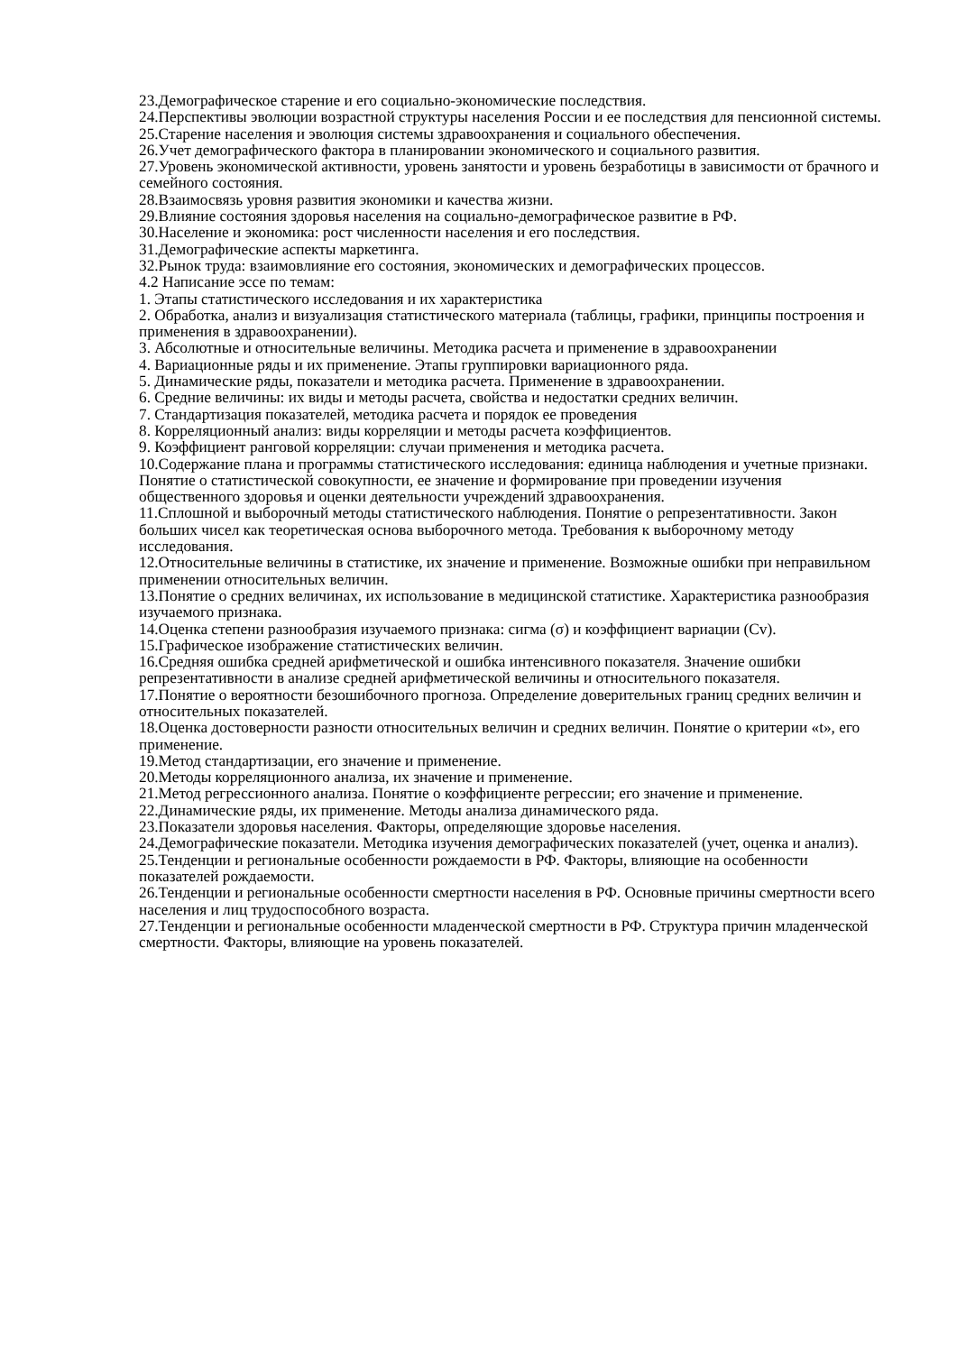23.Демографическое старение и его социально-экономические последствия.
24.Перспективы эволюции возрастной структуры населения России и ее последствия для пенсионной системы.
25.Старение населения и эволюция системы здравоохранения и социального обеспечения.
26.Учет демографического фактора в планировании экономического и социального развития.
27.Уровень экономической активности, уровень занятости и уровень безработицы в зависимости от брачного и семейного состояния.
28.Взаимосвязь уровня развития экономики и качества жизни.
29.Влияние состояния здоровья населения на социально-демографическое развитие в РФ.
30.Население и экономика: рост численности населения и его последствия.
31.Демографические аспекты маркетинга.
32.Рынок труда: взаимовлияние его состояния, экономических и демографических процессов.
4.2 Написание эссе по темам:
1. Этапы статистического исследования и их характеристика
2. Обработка, анализ и визуализация статистического материала (таблицы, графики, принципы построения и применения в здравоохранении).
3. Абсолютные и относительные величины. Методика расчета и применение в здравоохранении
4. Вариационные ряды и их применение. Этапы группировки вариационного ряда.
5. Динамические ряды, показатели и методика расчета. Применение в здравоохранении.
6. Средние величины: их виды и методы расчета, свойства и недостатки средних величин.
7. Стандартизация показателей, методика расчета и порядок ее проведения
8. Корреляционный анализ: виды корреляции и методы расчета коэффициентов.
9. Коэффициент ранговой корреляции: случаи применения и методика расчета.
10.Содержание плана и программы статистического исследования: единица наблюдения и учетные признаки. Понятие о статистической совокупности, ее значение и формирование при проведении изучения общественного здоровья и оценки деятельности учреждений здравоохранения.
11.Сплошной и выборочный методы статистического наблюдения. Понятие о репрезентативности. Закон больших чисел как теоретическая основа выборочного метода. Требования к выборочному методу исследования.
12.Относительные величины в статистике, их значение и применение. Возможные ошибки при неправильном применении относительных величин.
13.Понятие о средних величинах, их использование в медицинской статистике. Характеристика разнообразия изучаемого признака.
14.Оценка степени разнообразия изучаемого признака: сигма (σ) и коэффициент вариации (Cv).
15.Графическое изображение статистических величин.
16.Средняя ошибка средней арифметической и ошибка интенсивного показателя. Значение ошибки репрезентативности в анализе средней арифметической величины и относительного показателя.
17.Понятие о вероятности безошибочного прогноза. Определение доверительных границ средних величин и относительных показателей.
18.Оценка достоверности разности относительных величин и средних величин. Понятие о критерии «t», его применение.
19.Метод стандартизации, его значение и применение.
20.Методы корреляционного анализа, их значение и применение.
21.Метод регрессионного анализа. Понятие о коэффициенте регрессии; его значение и применение.
22.Динамические ряды, их применение. Методы анализа динамического ряда.
23.Показатели здоровья населения. Факторы, определяющие здоровье населения.
24.Демографические показатели. Методика изучения демографических показателей (учет, оценка и анализ).
25.Тенденции и региональные особенности рождаемости в РФ. Факторы, влияющие на особенности показателей рождаемости.
26.Тенденции и региональные особенности смертности населения в РФ. Основные причины смертности всего населения и лиц трудоспособного возраста.
27.Тенденции и региональные особенности младенческой смертности в РФ. Структура причин младенческой смертности. Факторы, влияющие на уровень показателей.